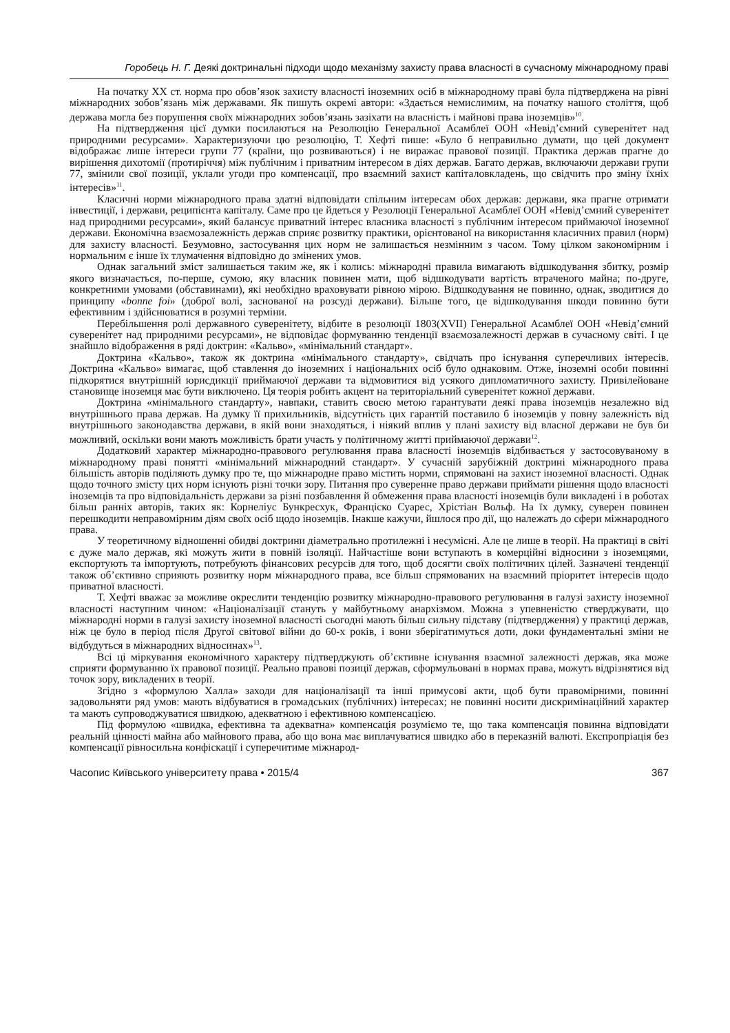Горобець Н. Г. Деякі доктринальні підходи щодо механізму захисту права власності в сучасному міжнародному праві
На початку XX ст. норма про обов’язок захисту власності іноземних осіб в міжнародному праві була підтверджена на рівні міжнародних зобов’язань між державами. Як пишуть окремі автори: «Здається немислимим, на початку нашого століття, щоб держава могла без порушення своїх міжнародних зобов’язань зазіхати на власність і майнові права іноземців»<sup>10</sup>.
На підтвердження цієї думки посилаються на Резолюцію Генеральної Асамблеї ООН «Невід’ємний суверенітет над природними ресурсами». Характеризуючи цю резолюцію, Т. Хефті пише: «Було б неправильно думати, що цей документ відображає лише інтереси групи 77 (країни, що розвиваються) і не виражає правової позиції. Практика держав прагне до вирішення дихотомії (протиріччя) між публічним і приватним інтересом в діях держав. Багато держав, включаючи держави групи 77, змінили свої позиції, уклали угоди про компенсації, про взаємний захист капіталовкладень, що свідчить про зміну їхніх інтересів»<sup>11</sup>.
Класичні норми міжнародного права здатні відповідати спільним інтересам обох держав: держави, яка прагне отримати інвестиції, і держави, реципієнта капіталу. Саме про це йдеться у Резолюції Генеральної Асамблеї ООН «Невід’ємний суверенітет над природними ресурсами», який балансує приватний інтерес власника власності з публічним інтересом приймаючої іноземної держави. Економічна взаємозалежність держав сприяє розвитку практики, орієнтованої на використання класичних правил (норм) для захисту власності. Безумовно, застосування цих норм не залишається незмінним з часом. Тому цілком закономірним і нормальним є інше їх тлумачення відповідно до змінених умов.
Однак загальний зміст залишається таким же, як і колись: міжнародні правила вимагають відшкодування збитку, розмір якого визначається, по-перше, сумою, яку власник повинен мати, щоб відшкодувати вартість втраченого майна; по-друге, конкретними умовами (обставинами), які необхідно враховувати рівною мірою. Відшкодування не повинно, однак, зводитися до принципу «bonne foi» (доброї волі, заснованої на розсуді держави). Більше того, це відшкодування шкоди повинно бути ефективним і здійснюватися в розумні терміни.
Перебільшення ролі державного суверенітету, відбите в резолюції 1803(XVII) Генеральної Асамблеї ООН «Невід’ємний суверенітет над природними ресурсами», не відповідає формуванню тенденції взаємозалежності держав в сучасному світі. І це знайшло відображення в ряді доктрин: «Кальво», «мінімальний стандарт».
Доктрина «Кальво», також як доктрина «мінімального стандарту», свідчать про існування суперечливих інтересів. Доктрина «Кальво» вимагає, щоб ставлення до іноземних і національних осіб було однаковим. Отже, іноземні особи повинні підкорятися внутрішній юрисдикції приймаючої держави та відмовитися від усякого дипломатичного захисту. Привілейоване становище іноземця має бути виключено. Ця теорія робить акцент на територіальний суверенітет кожної держави.
Доктрина «мінімального стандарту», навпаки, ставить своєю метою гарантувати деякі права іноземців незалежно від внутрішнього права держав. На думку її прихильників, відсутність цих гарантій поставило б іноземців у повну залежність від внутрішнього законодавства держави, в якій вони знаходяться, і ніякий вплив у плані захисту від власної держави не був би можливий, оскільки вони мають можливість брати участь у політичному житті приймаючої держави<sup>12</sup>.
Додатковий характер міжнародно-правового регулювання права власності іноземців відбивається у застосовуваному в міжнародному праві понятті «мінімальний міжнародний стандарт». У сучасній зарубіжній доктрині міжнародного права більшість авторів поділяють думку про те, що міжнародне право містить норми, спрямовані на захист іноземної власності. Однак щодо точного змісту цих норм існують різні точки зору. Питання про суверенне право держави приймати рішення щодо власності іноземців та про відповідальність держави за різні позбавлення й обмеження права власності іноземців були викладені і в роботах більш ранніх авторів, таких як: Корнеліус Бункресхук, Франціско Суарес, Хрістіан Вольф. На їх думку, суверен повинен перешкодити неправомірним діям своїх осіб щодо іноземців. Інакше кажучи, йшлося про дії, що належать до сфери міжнародного права.
У теоретичному відношенні обидві доктрини діаметрально протилежні і несумісні. Але це лише в теорії. На практиці в світі є дуже мало держав, які можуть жити в повній ізоляції. Найчастіше вони вступають в комерційні відносини з іноземцями, експортують та імпортують, потребують фінансових ресурсів для того, щоб досягти своїх політичних цілей. Зазначені тенденції також об’єктивно сприяють розвитку норм міжнародного права, все більш спрямованих на взаємний пріоритет інтересів щодо приватної власності.
Т. Хефті вважає за можливе окреслити тенденцію розвитку міжнародно-правового регулювання в галузі захисту іноземної власності наступним чином: «Націоналізації стануть у майбутньому анархізмом. Можна з упевненістю стверджувати, що міжнародні норми в галузі захисту іноземної власності сьогодні мають більш сильну підставу (підтвердження) у практиці держав, ніж це було в період після Другої світової війни до 60-х років, і вони зберігатимуться доти, доки фундаментальні зміни не відбудуться в міжнародних відносинах»<sup>13</sup>.
Всі ці міркування економічного характеру підтверджують об’єктивне існування взаємної залежності держав, яка може сприяти формуванню їх правової позиції. Реально правові позиції держав, сформульовані в нормах права, можуть відрізнятися від точок зору, викладених в теорії.
Згідно з «формулою Халла» заходи для націоналізації та інші примусові акти, щоб бути правомірними, повинні задовольняти ряд умов: мають відбуватися в громадських (публічних) інтересах; не повинні носити дискримінаційний характер та мають супроводжуватися швидкою, адекватною і ефективною компенсацією.
Під формулою «швидка, ефективна та адекватна» компенсація розуміємо те, що така компенсація повинна відповідати реальній цінності майна або майнового права, або що вона має виплачуватися швидко або в переказній валюті. Експропріація без компенсації рівносильна конфіскації і суперечитиме міжнарод-
Часопис Київського університету права • 2015/4 367